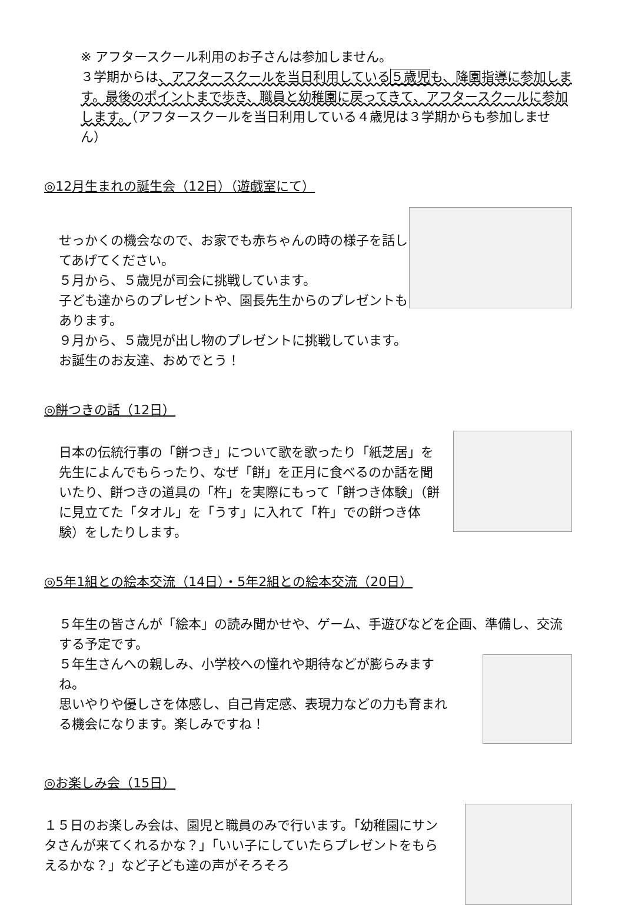※ アフタースクール利用のお子さんは参加しません。
３学期からは、アフタースクールを当日利用している５歳児も、降園指導に参加します。最後のポイントまで歩き、職員と幼稚園に戻ってきて、アフタースクールに参加します。（アフタースクールを当日利用している４歳児は３学期からも参加しません）
◎12月生まれの誕生会（12日）（遊戯室にて）
せっかくの機会なので、お家でも赤ちゃんの時の様子を話してあげてください。
５月から、５歳児が司会に挑戦しています。
子ども達からのプレゼントや、園長先生からのプレゼントもあります。
９月から、５歳児が出し物のプレゼントに挑戦しています。
お誕生のお友達、おめでとう！
◎餅つきの話（12日）
日本の伝統行事の「餅つき」について歌を歌ったり「紙芝居」を先生によんでもらったり、なぜ「餅」を正月に食べるのか話を聞いたり、餅つきの道具の「杵」を実際にもって「餅つき体験」（餅に見立てた「タオル」を「うす」に入れて「杵」での餅つき体験）をしたりします。
◎5年1組との絵本交流（14日）・5年2組との絵本交流（20日）
５年生の皆さんが「絵本」の読み聞かせや、ゲーム、手遊びなどを企画、準備し、交流する予定です。
５年生さんへの親しみ、小学校への憧れや期待などが膨らみますね。
思いやりや優しさを体感し、自己肯定感、表現力などの力も育まれる機会になります。楽しみですね！
◎お楽しみ会（15日）
１５日のお楽しみ会は、園児と職員のみで行います。「幼稚園にサンタさんが来てくれるかな？」「いい子にしていたらプレゼントをもらえるかな？」など子ども達の声がそろそろ